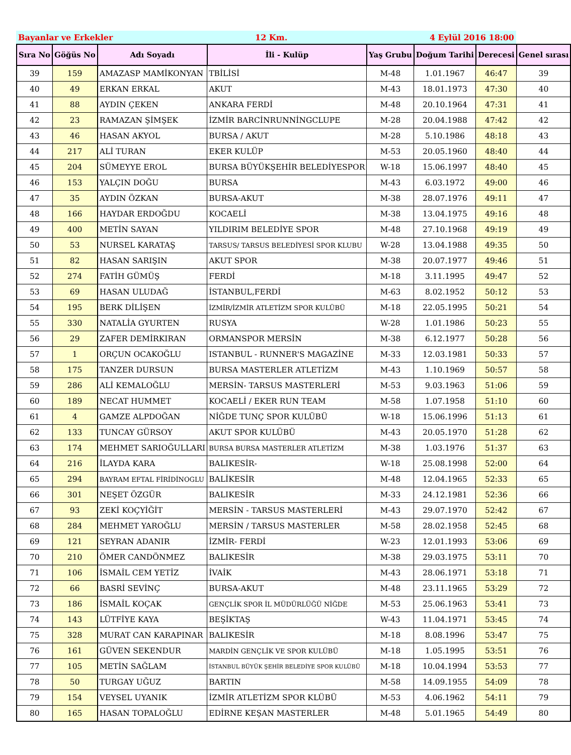Bayanlar ve Erkekler 12 Km. 4 Eylül 2016 18:00
| Sıra No | Göğüs No | Adı Soyadı | İli - Kulüp | Yaş Grubu | Doğum Tarihi | Derecesi | Genel sırası |
| --- | --- | --- | --- | --- | --- | --- | --- |
| 39 | 159 | AMAZASP MAMİKONYAN | TBİLİSİ | M-48 | 1.01.1967 | 46:47 | 39 |
| 40 | 49 | ERKAN ERKAL | AKUT | M-43 | 18.01.1973 | 47:30 | 40 |
| 41 | 88 | AYDIN ÇEKEN | ANKARA FERDİ | M-48 | 20.10.1964 | 47:31 | 41 |
| 42 | 23 | RAMAZAN ŞİMŞEK | İZMİR BARCİNRUNNİNGCLUPE | M-28 | 20.04.1988 | 47:42 | 42 |
| 43 | 46 | HASAN AKYOL | BURSA / AKUT | M-28 | 5.10.1986 | 48:18 | 43 |
| 44 | 217 | ALİ TURAN | EKER KULÜP | M-53 | 20.05.1960 | 48:40 | 44 |
| 45 | 204 | SÜMEYYE EROL | BURSA BÜYÜKŞEHİR BELEDİYESPOR | W-18 | 15.06.1997 | 48:40 | 45 |
| 46 | 153 | YALÇIN DOĞU | BURSA | M-43 | 6.03.1972 | 49:00 | 46 |
| 47 | 35 | AYDIN ÖZKAN | BURSA-AKUT | M-38 | 28.07.1976 | 49:11 | 47 |
| 48 | 166 | HAYDAR ERDOĞDU | KOCAELİ | M-38 | 13.04.1975 | 49:16 | 48 |
| 49 | 400 | METİN SAYAN | YILDIRIM BELEDİYE SPOR | M-48 | 27.10.1968 | 49:19 | 49 |
| 50 | 53 | NURSEL KARATAŞ | TARSUS/ TARSUS BELEDİYESİ SPOR KLUBU | W-28 | 13.04.1988 | 49:35 | 50 |
| 51 | 82 | HASAN SARIŞIN | AKUT SPOR | M-38 | 20.07.1977 | 49:46 | 51 |
| 52 | 274 | FATİH GÜMÜŞ | FERDİ | M-18 | 3.11.1995 | 49:47 | 52 |
| 53 | 69 | HASAN ULUDAĞ | İSTANBUL,FERDİ | M-63 | 8.02.1952 | 50:12 | 53 |
| 54 | 195 | BERK DİLİŞEN | İZMİR/İZMİR ATLETİZM SPOR KULÜBÜ | M-18 | 22.05.1995 | 50:21 | 54 |
| 55 | 330 | NATALİA GYURTEN | RUSYA | W-28 | 1.01.1986 | 50:23 | 55 |
| 56 | 29 | ZAFER DEMİRKIRAN | ORMANSPOR MERSİN | M-38 | 6.12.1977 | 50:28 | 56 |
| 57 | 1 | ORÇUN OCAKOĞLU | ISTANBUL - RUNNER'S MAGAZİNE | M-33 | 12.03.1981 | 50:33 | 57 |
| 58 | 175 | TANZER DURSUN | BURSA MASTERLER ATLETİZM | M-43 | 1.10.1969 | 50:57 | 58 |
| 59 | 286 | ALİ KEMALOĞLU | MERSİN- TARSUS MASTERLERİ | M-53 | 9.03.1963 | 51:06 | 59 |
| 60 | 189 | NECAT HUMMET | KOCAELİ / EKER RUN TEAM | M-58 | 1.07.1958 | 51:10 | 60 |
| 61 | 4 | GAMZE ALPDOĞAN | NİĞDE TUNÇ SPOR KULÜBÜ | W-18 | 15.06.1996 | 51:13 | 61 |
| 62 | 133 | TUNCAY GÜRSOY | AKUT SPOR KULÜBÜ | M-43 | 20.05.1970 | 51:28 | 62 |
| 63 | 174 | MEHMET SARIOĞULLARI | BURSA BURSA MASTERLER ATLETİZM | M-38 | 1.03.1976 | 51:37 | 63 |
| 64 | 216 | İLAYDA KARA | BALIKESİR- | W-18 | 25.08.1998 | 52:00 | 64 |
| 65 | 294 | BAYRAM EFTAL FİRİDİNOGLU | BALİKESİR | M-48 | 12.04.1965 | 52:33 | 65 |
| 66 | 301 | NEŞET ÖZGÜR | BALIKESİR | M-33 | 24.12.1981 | 52:36 | 66 |
| 67 | 93 | ZEKİ KOÇYİĞİT | MERSİN - TARSUS MASTERLERİ | M-43 | 29.07.1970 | 52:42 | 67 |
| 68 | 284 | MEHMET YAROĞLU | MERSİN / TARSUS MASTERLER | M-58 | 28.02.1958 | 52:45 | 68 |
| 69 | 121 | SEYRAN ADANIR | İZMİR- FERDİ | W-23 | 12.01.1993 | 53:06 | 69 |
| 70 | 210 | ÖMER CANDÖNMEZ | BALIKESİR | M-38 | 29.03.1975 | 53:11 | 70 |
| 71 | 106 | İSMAİL CEM YETİZ | İVAİK | M-43 | 28.06.1971 | 53:18 | 71 |
| 72 | 66 | BASRİ SEVİNÇ | BURSA-AKUT | M-48 | 23.11.1965 | 53:29 | 72 |
| 73 | 186 | İSMAİL KOÇAK | GENÇLİK SPOR İL MÜDÜRLÜĞÜ NİĞDE | M-53 | 25.06.1963 | 53:41 | 73 |
| 74 | 143 | LÜTFİYE KAYA | BEŞİKTAŞ | W-43 | 11.04.1971 | 53:45 | 74 |
| 75 | 328 | MURAT CAN KARAPINAR | BALIKESİR | M-18 | 8.08.1996 | 53:47 | 75 |
| 76 | 161 | GÜVEN SEKENDUR | MARDİN GENÇLİK VE SPOR KULÜBÜ | M-18 | 1.05.1995 | 53:51 | 76 |
| 77 | 105 | METİN SAĞLAM | İSTANBUL BÜYÜK ŞEHİR BELEDİYE SPOR KULÜBÜ | M-18 | 10.04.1994 | 53:53 | 77 |
| 78 | 50 | TURGAY UĞUZ | BARTIN | M-58 | 14.09.1955 | 54:09 | 78 |
| 79 | 154 | VEYSEL UYANIK | İZMİR ATLETİZM SPOR KLÜBÜ | M-53 | 4.06.1962 | 54:11 | 79 |
| 80 | 165 | HASAN TOPALOĞLU | EDİRNE KEŞAN MASTERLER | M-48 | 5.01.1965 | 54:49 | 80 |